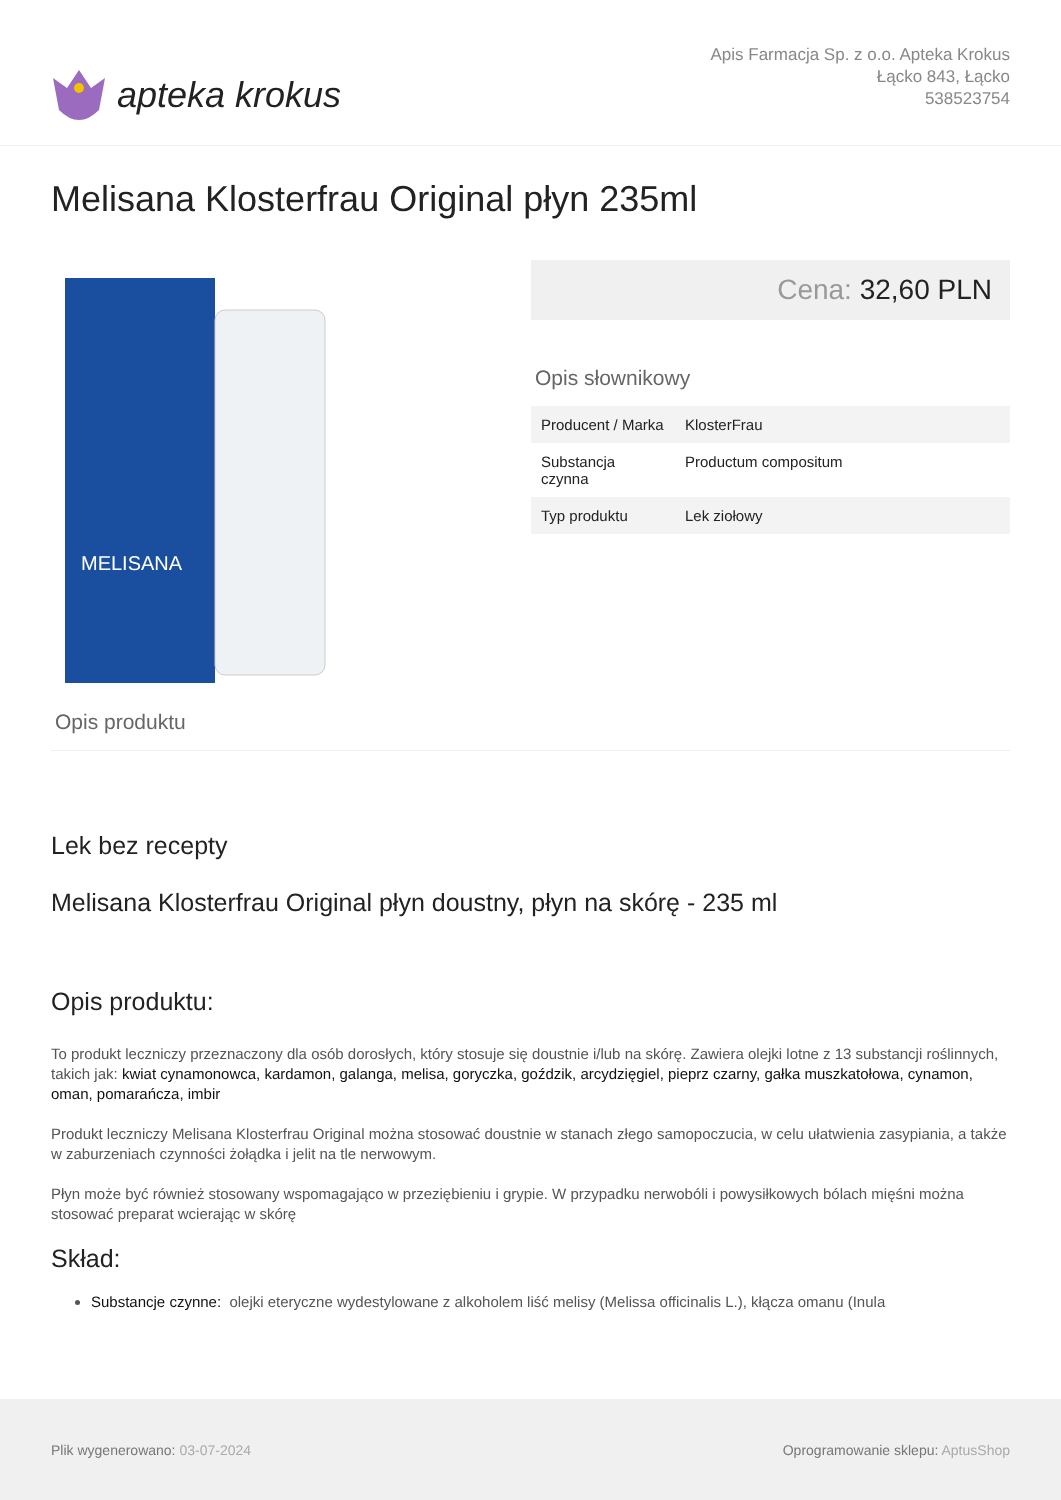apteka krokus
Apis Farmacja Sp. z o.o. Apteka Krokus
Łącko 843, Łącko
538523754
Melisana Klosterfrau Original płyn 235ml
MELISANA
Cena: 32,60 PLN
Opis słownikowy
| Producent / Marka | KlosterFrau |
| Substancja czynna | Productum compositum |
| Typ produktu | Lek ziołowy |
Opis produktu
Lek bez recepty
Melisana Klosterfrau Original płyn doustny, płyn na skórę - 235 ml
Opis produktu:
To produkt leczniczy przeznaczony dla osób dorosłych, który stosuje się doustnie i/lub na skórę. Zawiera olejki lotne z 13 substancji roślinnych, takich jak: kwiat cynamonowca, kardamon, galanga, melisa, goryczka, goździk, arcydzięgiel, pieprz czarny, gałka muszkatołowa, cynamon, oman, pomarańcza, imbir
Produkt leczniczy Melisana Klosterfrau Original można stosować doustnie w stanach złego samopoczucia, w celu ułatwienia zasypiania, a także w zaburzeniach czynności żołądka i jelit na tle nerwowym.
Płyn może być również stosowany wspomagająco w przeziębieniu i grypie. W przypadku nerwobóli i powysiłkowych bólach mięśni można stosować preparat wcierając w skórę
Skład:
Substancje czynne: olejki eteryczne wydestylowane z alkoholem liść melisy (Melissa officinalis L.), kłącza omanu (Inula
Plik wygenerowano: 03-07-2024
Oprogramowanie sklepu: AptusShop